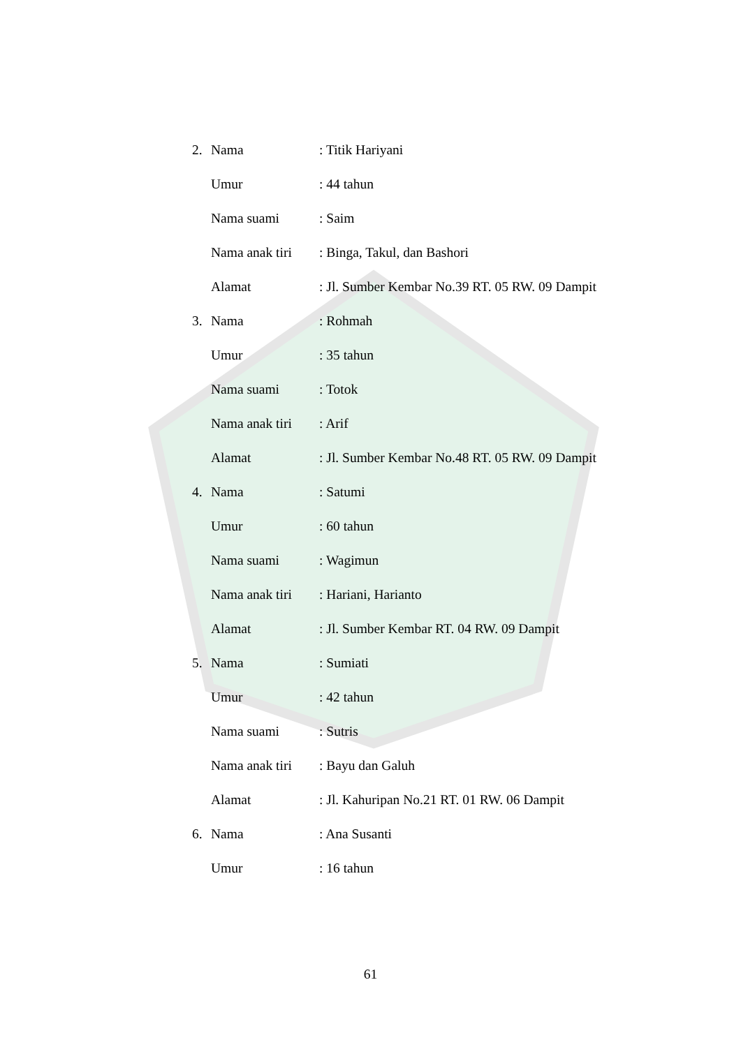2. Nama: Titik Hariyani
Umur: 44 tahun
Nama suami: Saim
Nama anak tiri: Binga, Takul, dan Bashori
Alamat: Jl. Sumber Kembar No.39 RT. 05 RW. 09 Dampit
3. Nama: Rohmah
Umur: 35 tahun
Nama suami: Totok
Nama anak tiri: Arif
Alamat: Jl. Sumber Kembar No.48 RT. 05 RW. 09 Dampit
4. Nama: Satumi
Umur: 60 tahun
Nama suami: Wagimun
Nama anak tiri: Hariani, Harianto
Alamat: Jl. Sumber Kembar RT. 04 RW. 09 Dampit
5. Nama: Sumiati
Umur: 42 tahun
Nama suami: Sutris
Nama anak tiri: Bayu dan Galuh
Alamat: Jl. Kahuripan No.21 RT. 01 RW. 06 Dampit
6. Nama: Ana Susanti
Umur: 16 tahun
61